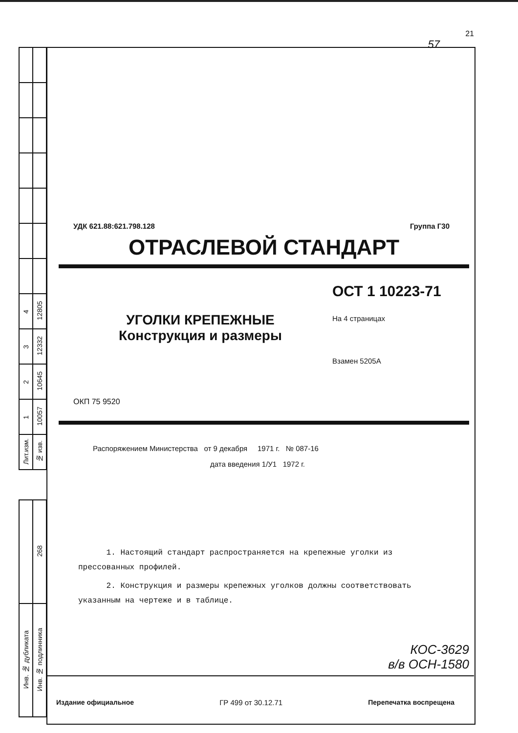| 4 | 12805 |
| 3 | 12332 |
| 2 | 10645 |
| 1 | 10057 |
| Лит.изм. | № изв. |
| | 268 |
| Инв. № дубликата | Инв. № подлинника |
21
57
УДК 621.88:621.798.128 Группа Г30
ОТРАСЛЕВОЙ СТАНДАРТ
УГОЛКИ КРЕПЕЖНЫЕ
Конструкция и размеры
ОКП 75 9520
ОСТ 1 10223-71
На 4 страницах
Взамен 5205А
Распоряжением Министерства от 9 декабря 1971 г. № 087-16
дата введения 1/У1 1972 г.
1. Настоящий стандарт распространяется на крепежные уголки из прессованных профилей.
2. Конструкция и размеры крепежных уголков должны соответствовать указанным на чертеже и в таблице.
КОС-3629
в/в ОСН-1580
Издание официальное ГР 499 от 30.12.71 Перепечатка воспрещена